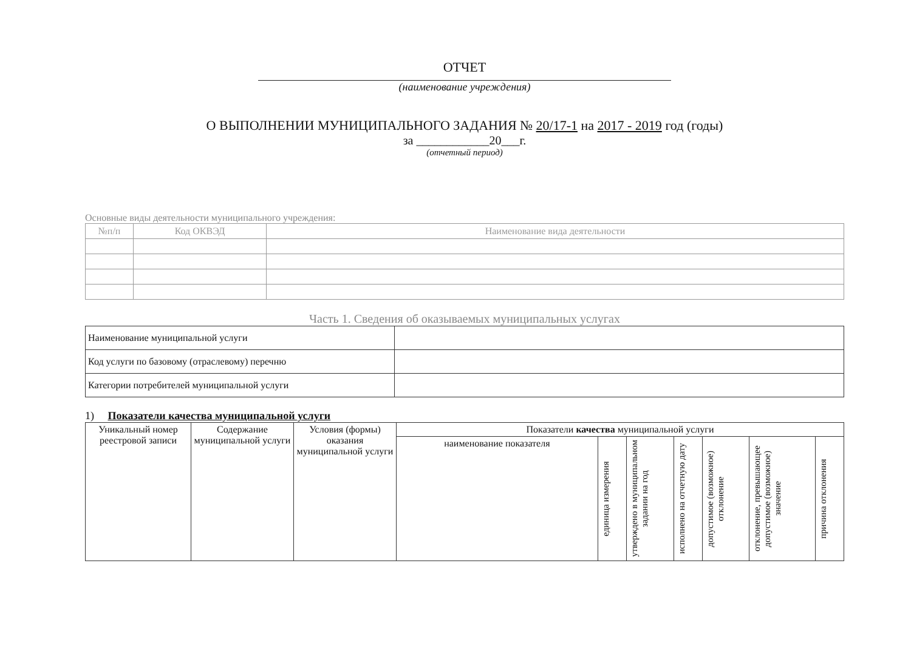ОТЧЕТ
(наименование учреждения)
О ВЫПОЛНЕНИИ МУНИЦИПАЛЬНОГО ЗАДАНИЯ № 20/17-1 на 2017 - 2019 год (годы)
за ____________20___г.
(отчетный период)
Основные виды деятельности муниципального учреждения:
| №п/п | Код ОКВЭД | Наименование вида деятельности |
| --- | --- | --- |
Часть 1. Сведения об оказываемых муниципальных услугах
| Наименование муниципальной услуги | |
| Код услуги по базовому (отраслевому) перечню | |
| Категории потребителей муниципальной услуги | |
1) Показатели качества муниципальной услуги
| Уникальный номер реестровой записи | Содержание муниципальной услуги | Условия (формы) оказания муниципальной услуги | Показатели качества муниципальной услуги | | | | | | |
| --- | --- | --- | --- | --- | --- | --- | --- | --- | --- |
| | | | наименование показателя | единица измерения | утверждено в муниципальном задании на год | исполнено на отчетную дату | допустимое (возможное) отклонение | отклонение, превышающее допустимое (возможное) значение | причина отклонения |